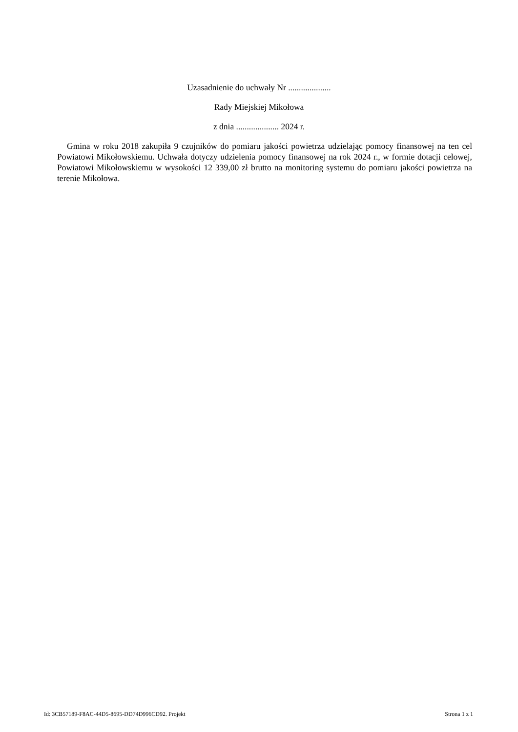Uzasadnienie do uchwały Nr ....................
Rady Miejskiej Mikołowa
z dnia .................... 2024 r.
Gmina w roku 2018 zakupiła 9 czujników do pomiaru jakości powietrza udzielając pomocy finansowej na ten cel Powiatowi Mikołowskiemu. Uchwała dotyczy udzielenia pomocy finansowej na rok 2024 r., w formie dotacji celowej, Powiatowi Mikołowskiemu w wysokości 12 339,00 zł brutto na monitoring systemu do pomiaru jakości powietrza na terenie Mikołowa.
Id: 3CB57189-F8AC-44D5-8695-DD74D996CD92. Projekt Strona 1 z 1